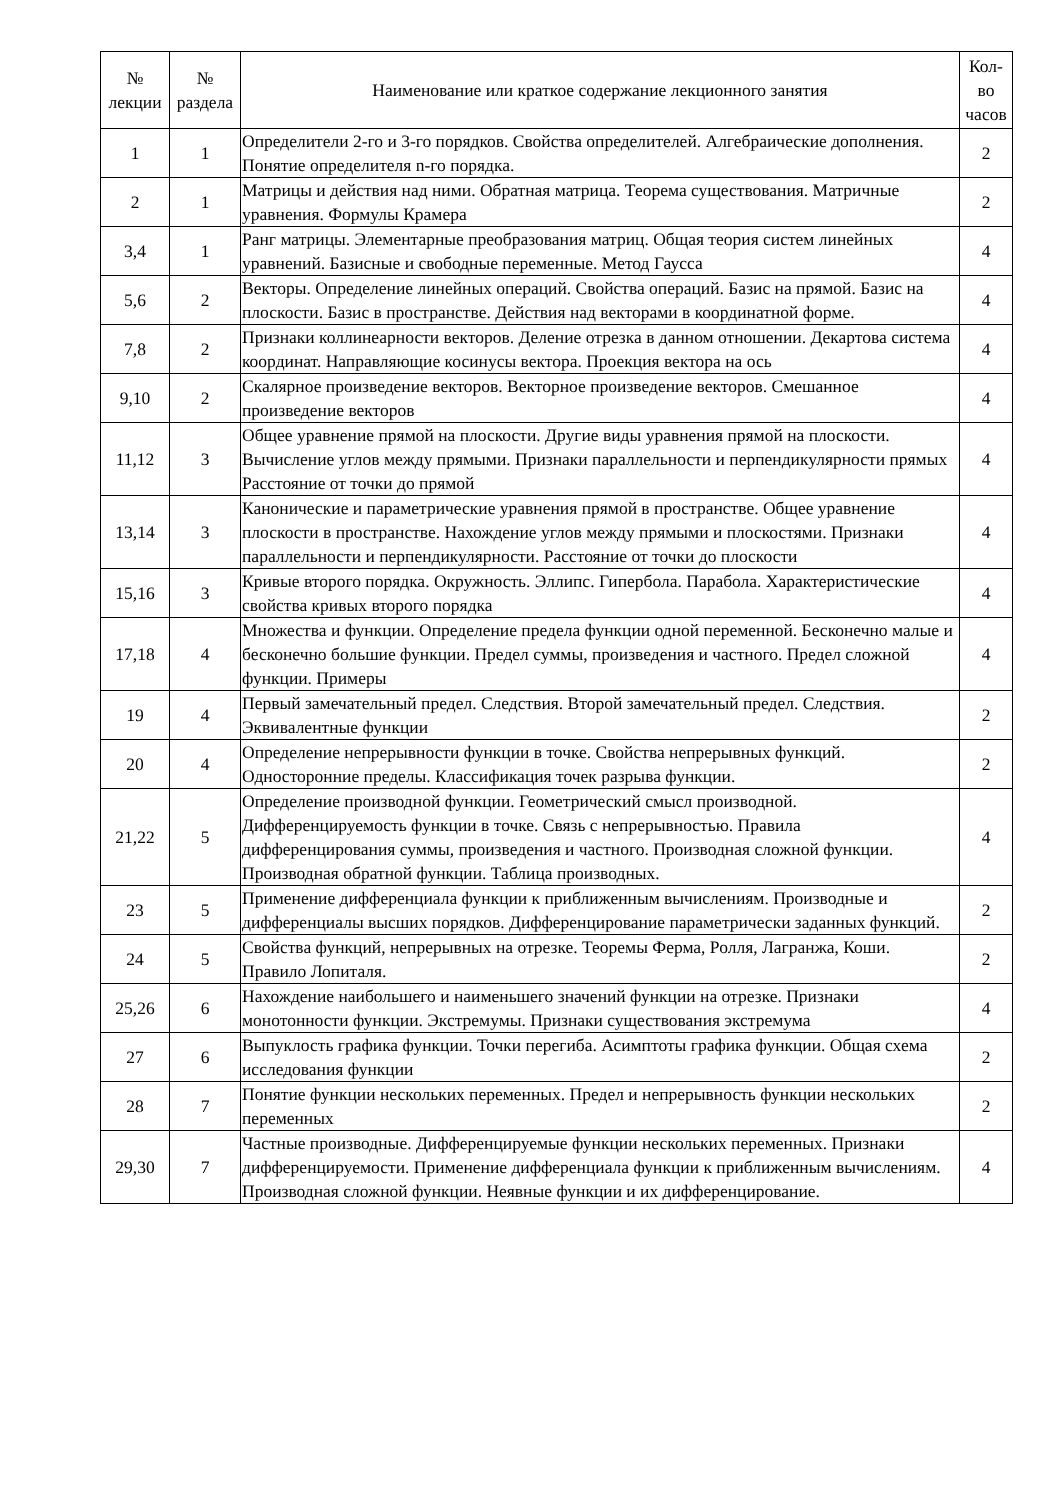| № лекции | № раздела | Наименование или краткое содержание лекционного занятия | Кол- во часов |
| --- | --- | --- | --- |
| 1 | 1 | Определители 2-го и 3-го порядков. Свойства определителей. Алгебраические дополнения. Понятие определителя n-го порядка. | 2 |
| 2 | 1 | Матрицы и действия над ними. Обратная матрица. Теорема существования. Матричные уравнения. Формулы Крамера | 2 |
| 3,4 | 1 | Ранг матрицы. Элементарные преобразования матриц. Общая теория систем линейных уравнений. Базисные и свободные переменные. Метод Гаусса | 4 |
| 5,6 | 2 | Векторы. Определение линейных операций. Свойства операций. Базис на прямой. Базис на плоскости. Базис в пространстве. Действия над векторами в координатной форме. | 4 |
| 7,8 | 2 | Признаки коллинеарности векторов. Деление отрезка в данном отношении. Декартова система координат. Направляющие косинусы вектора. Проекция вектора на ось | 4 |
| 9,10 | 2 | Скалярное произведение векторов. Векторное произведение векторов. Смешанное произведение векторов | 4 |
| 11,12 | 3 | Общее уравнение прямой на плоскости. Другие виды уравнения прямой на плоскости. Вычисление углов между прямыми. Признаки параллельности и перпендикулярности прямых Расстояние от точки до прямой | 4 |
| 13,14 | 3 | Канонические и параметрические уравнения прямой в пространстве. Общее уравнение плоскости в пространстве. Нахождение углов между прямыми и плоскостями. Признаки параллельности и перпендикулярности. Расстояние от точки до плоскости | 4 |
| 15,16 | 3 | Кривые второго порядка. Окружность. Эллипс. Гипербола. Парабола. Характеристические свойства кривых второго порядка | 4 |
| 17,18 | 4 | Множества и функции. Определение предела функции одной переменной. Бесконечно малые и бесконечно большие функции. Предел суммы, произведения и частного. Предел сложной функции. Примеры | 4 |
| 19 | 4 | Первый замечательный предел. Следствия. Второй замечательный предел. Следствия. Эквивалентные функции | 2 |
| 20 | 4 | Определение непрерывности функции в точке. Свойства непрерывных функций. Односторонние пределы. Классификация точек разрыва функции. | 2 |
| 21,22 | 5 | Определение производной функции. Геометрический смысл производной. Дифференцируемость функции в точке. Связь с непрерывностью. Правила дифференцирования суммы, произведения и частного. Производная сложной функции. Производная обратной функции. Таблица производных. | 4 |
| 23 | 5 | Применение дифференциала функции к приближенным вычислениям. Производные и дифференциалы высших порядков. Дифференцирование параметрически заданных функций. | 2 |
| 24 | 5 | Свойства функций, непрерывных на отрезке. Теоремы Ферма, Ролля, Лагранжа, Коши. Правило Лопиталя. | 2 |
| 25,26 | 6 | Нахождение наибольшего и наименьшего значений функции на отрезке. Признаки монотонности функции. Экстремумы. Признаки существования экстремума | 4 |
| 27 | 6 | Выпуклость графика функции. Точки перегиба. Асимптоты графика функции. Общая схема исследования функции | 2 |
| 28 | 7 | Понятие функции нескольких переменных. Предел и непрерывность функции нескольких переменных | 2 |
| 29,30 | 7 | Частные производные. Дифференцируемые функции нескольких переменных. Признаки дифференцируемости. Применение дифференциала функции к приближенным вычислениям. Производная сложной функции. Неявные функции и их дифференцирование. | 4 |